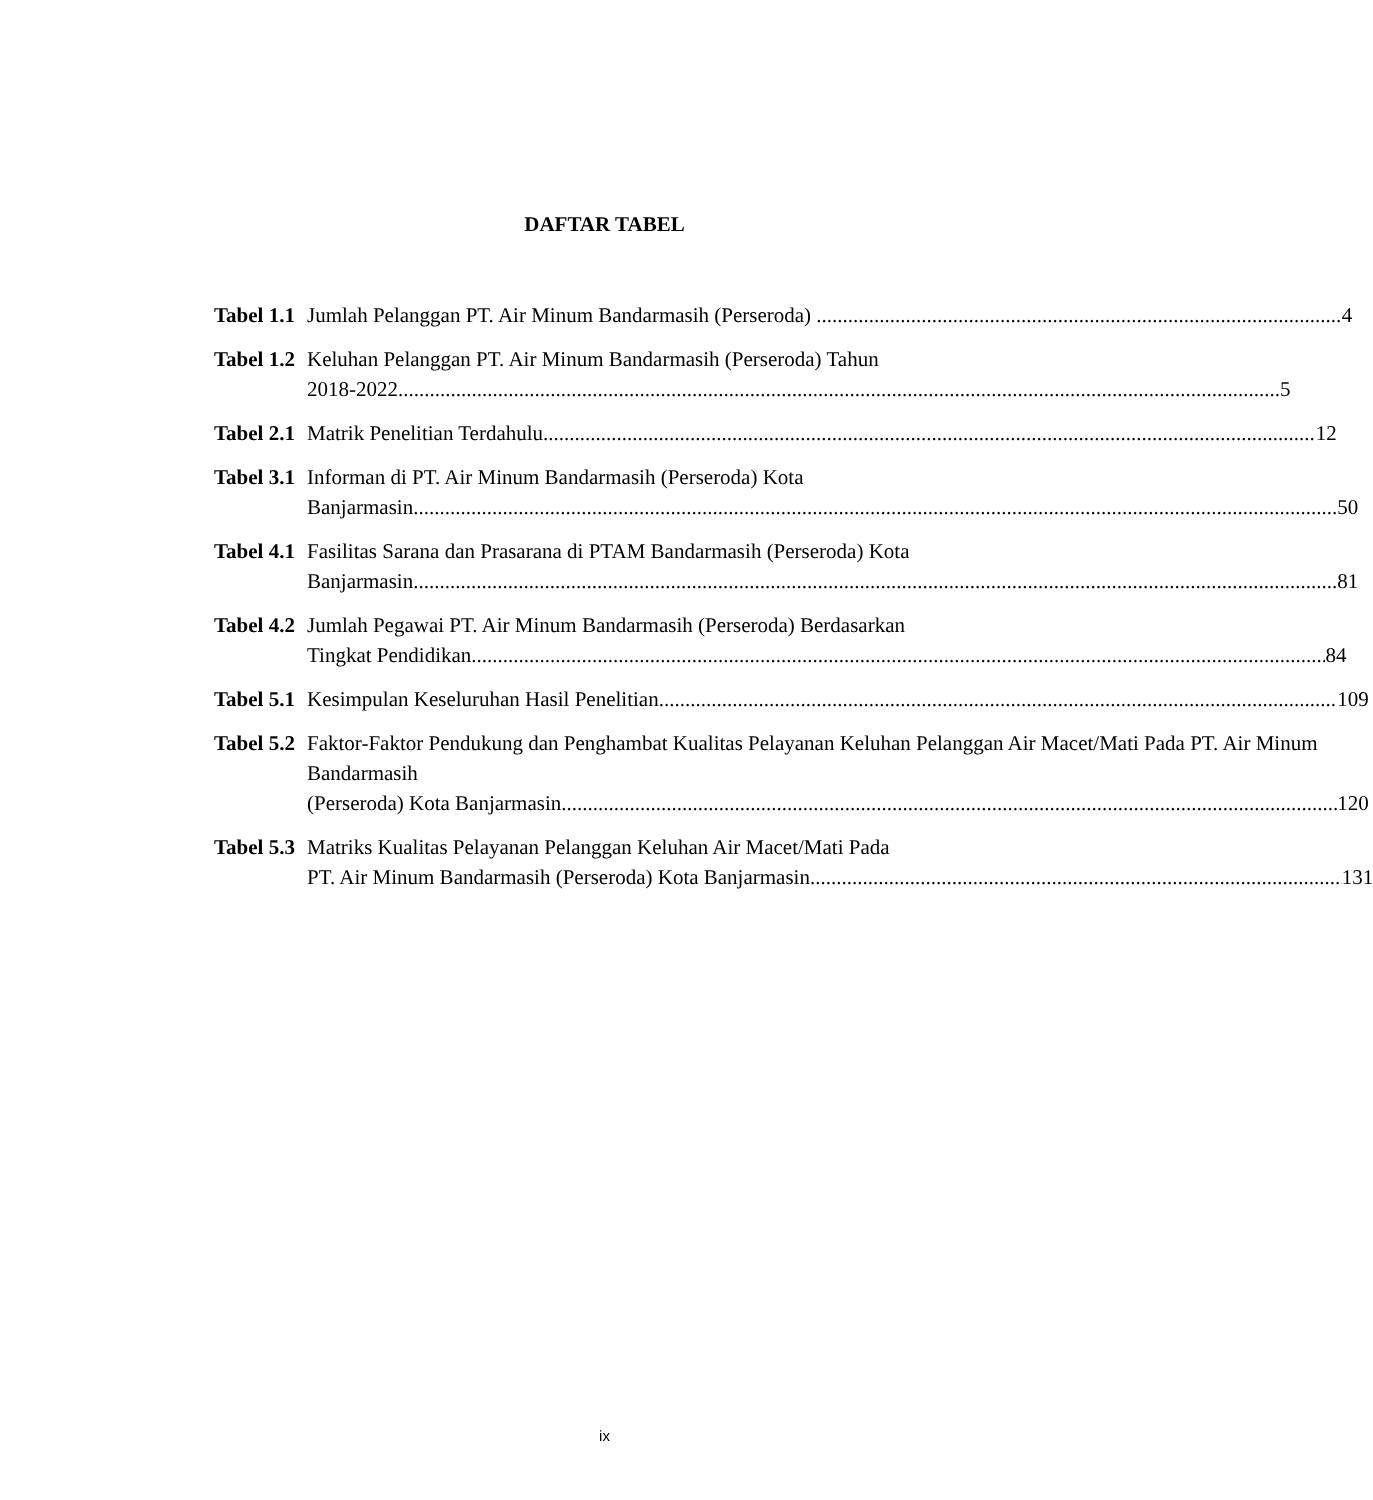DAFTAR TABEL
Tabel 1.1 Jumlah Pelanggan PT. Air Minum Bandarmasih (Perseroda) 4
Tabel 1.2 Keluhan Pelanggan PT. Air Minum Bandarmasih (Perseroda) Tahun
2018-2022 5
Tabel 2.1 Matrik Penelitian Terdahulu 12
Tabel 3.1 Informan di PT. Air Minum Bandarmasih (Perseroda) Kota
Banjarmasin 50
Tabel 4.1 Fasilitas Sarana dan Prasarana di PTAM Bandarmasih (Perseroda) Kota
Banjarmasin 81
Tabel 4.2 Jumlah Pegawai PT. Air Minum Bandarmasih (Perseroda) Berdasarkan
Tingkat Pendidikan 84
Tabel 5.1 Kesimpulan Keseluruhan Hasil Penelitian 109
Tabel 5.2 Faktor-Faktor Pendukung dan Penghambat Kualitas Pelayanan Keluhan Pelanggan Air Macet/Mati Pada PT. Air Minum Bandarmasih
(Perseroda) Kota Banjarmasin 120
Tabel 5.3 Matriks Kualitas Pelayanan Pelanggan Keluhan Air Macet/Mati Pada
PT. Air Minum Bandarmasih (Perseroda) Kota Banjarmasin 131
ix